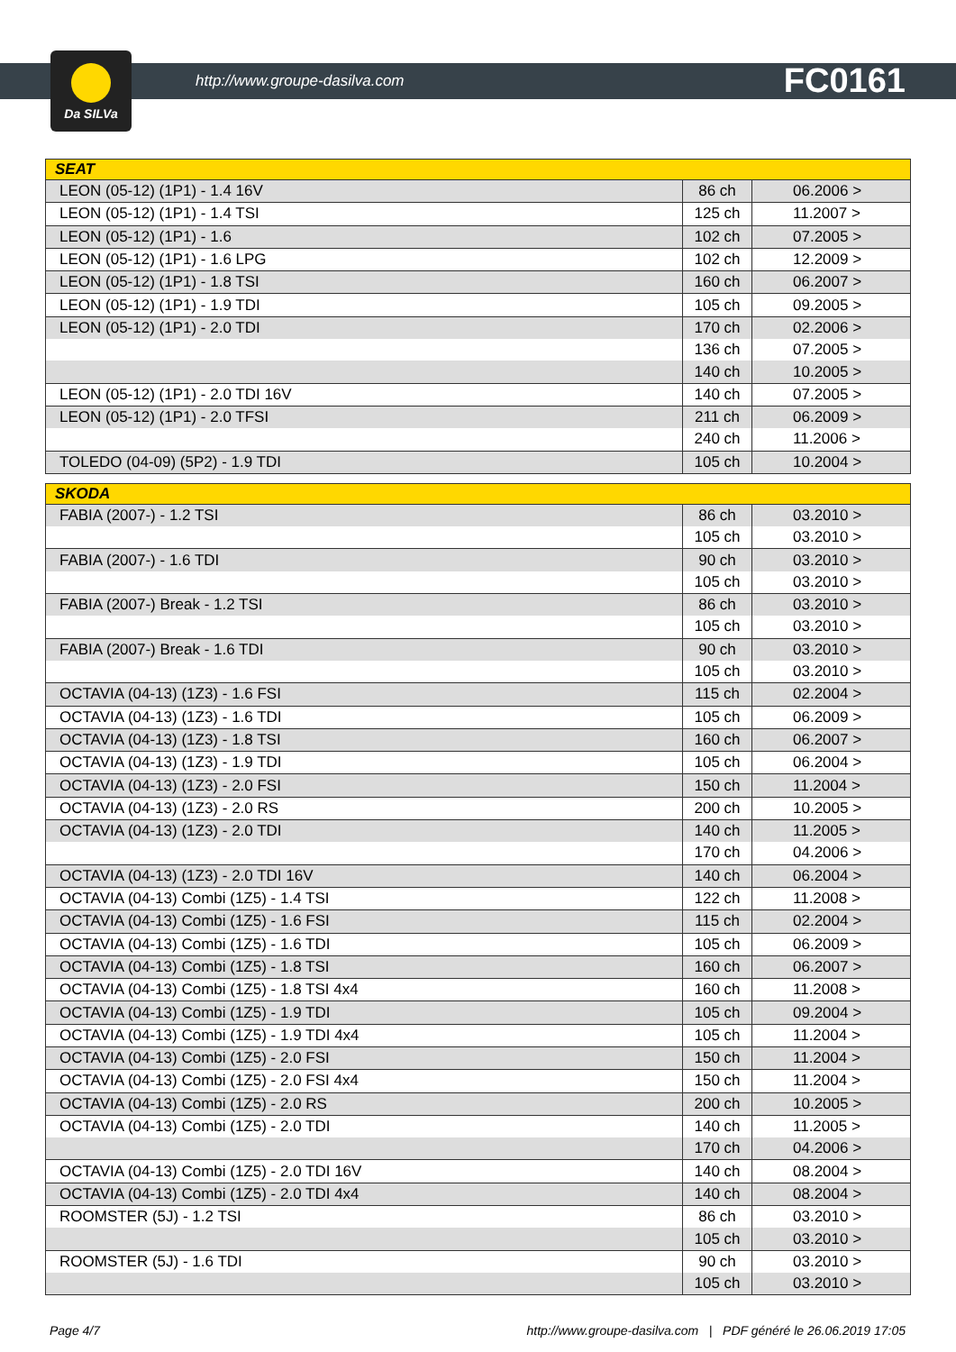Da SILVa
http://www.groupe-dasilva.com FC0161
| SEAT | | |
| --- | --- | --- |
| LEON (05-12) (1P1) - 1.4 16V | 86 ch | 06.2006 > |
| LEON (05-12) (1P1) - 1.4 TSI | 125 ch | 11.2007 > |
| LEON (05-12) (1P1) - 1.6 | 102 ch | 07.2005 > |
| LEON (05-12) (1P1) - 1.6 LPG | 102 ch | 12.2009 > |
| LEON (05-12) (1P1) - 1.8 TSI | 160 ch | 06.2007 > |
| LEON (05-12) (1P1) - 1.9 TDI | 105 ch | 09.2005 > |
| LEON (05-12) (1P1) - 2.0 TDI | 170 ch | 02.2006 > |
| | 136 ch | 07.2005 > |
| | 140 ch | 10.2005 > |
| LEON (05-12) (1P1) - 2.0 TDI 16V | 140 ch | 07.2005 > |
| LEON (05-12) (1P1) - 2.0 TFSI | 211 ch | 06.2009 > |
| | 240 ch | 11.2006 > |
| TOLEDO (04-09) (5P2) - 1.9 TDI | 105 ch | 10.2004 > |
| SKODA | | |
| --- | --- | --- |
| FABIA (2007-) - 1.2 TSI | 86 ch | 03.2010 > |
| | 105 ch | 03.2010 > |
| FABIA (2007-) - 1.6 TDI | 90 ch | 03.2010 > |
| | 105 ch | 03.2010 > |
| FABIA (2007-) Break - 1.2 TSI | 86 ch | 03.2010 > |
| | 105 ch | 03.2010 > |
| FABIA (2007-) Break - 1.6 TDI | 90 ch | 03.2010 > |
| | 105 ch | 03.2010 > |
| OCTAVIA (04-13) (1Z3) - 1.6 FSI | 115 ch | 02.2004 > |
| OCTAVIA (04-13) (1Z3) - 1.6 TDI | 105 ch | 06.2009 > |
| OCTAVIA (04-13) (1Z3) - 1.8 TSI | 160 ch | 06.2007 > |
| OCTAVIA (04-13) (1Z3) - 1.9 TDI | 105 ch | 06.2004 > |
| OCTAVIA (04-13) (1Z3) - 2.0 FSI | 150 ch | 11.2004 > |
| OCTAVIA (04-13) (1Z3) - 2.0 RS | 200 ch | 10.2005 > |
| OCTAVIA (04-13) (1Z3) - 2.0 TDI | 140 ch | 11.2005 > |
| | 170 ch | 04.2006 > |
| OCTAVIA (04-13) (1Z3) - 2.0 TDI 16V | 140 ch | 06.2004 > |
| OCTAVIA (04-13) Combi (1Z5) - 1.4 TSI | 122 ch | 11.2008 > |
| OCTAVIA (04-13) Combi (1Z5) - 1.6 FSI | 115 ch | 02.2004 > |
| OCTAVIA (04-13) Combi (1Z5) - 1.6 TDI | 105 ch | 06.2009 > |
| OCTAVIA (04-13) Combi (1Z5) - 1.8 TSI | 160 ch | 06.2007 > |
| OCTAVIA (04-13) Combi (1Z5) - 1.8 TSI 4x4 | 160 ch | 11.2008 > |
| OCTAVIA (04-13) Combi (1Z5) - 1.9 TDI | 105 ch | 09.2004 > |
| OCTAVIA (04-13) Combi (1Z5) - 1.9 TDI 4x4 | 105 ch | 11.2004 > |
| OCTAVIA (04-13) Combi (1Z5) - 2.0 FSI | 150 ch | 11.2004 > |
| OCTAVIA (04-13) Combi (1Z5) - 2.0 FSI 4x4 | 150 ch | 11.2004 > |
| OCTAVIA (04-13) Combi (1Z5) - 2.0 RS | 200 ch | 10.2005 > |
| OCTAVIA (04-13) Combi (1Z5) - 2.0 TDI | 140 ch | 11.2005 > |
| | 170 ch | 04.2006 > |
| OCTAVIA (04-13) Combi (1Z5) - 2.0 TDI 16V | 140 ch | 08.2004 > |
| OCTAVIA (04-13) Combi (1Z5) - 2.0 TDI 4x4 | 140 ch | 08.2004 > |
| ROOMSTER (5J) - 1.2 TSI | 86 ch | 03.2010 > |
| | 105 ch | 03.2010 > |
| ROOMSTER (5J) - 1.6 TDI | 90 ch | 03.2010 > |
| | 105 ch | 03.2010 > |
Page 4/7 http://www.groupe-dasilva.com | PDF généré le 26.06.2019 17:05